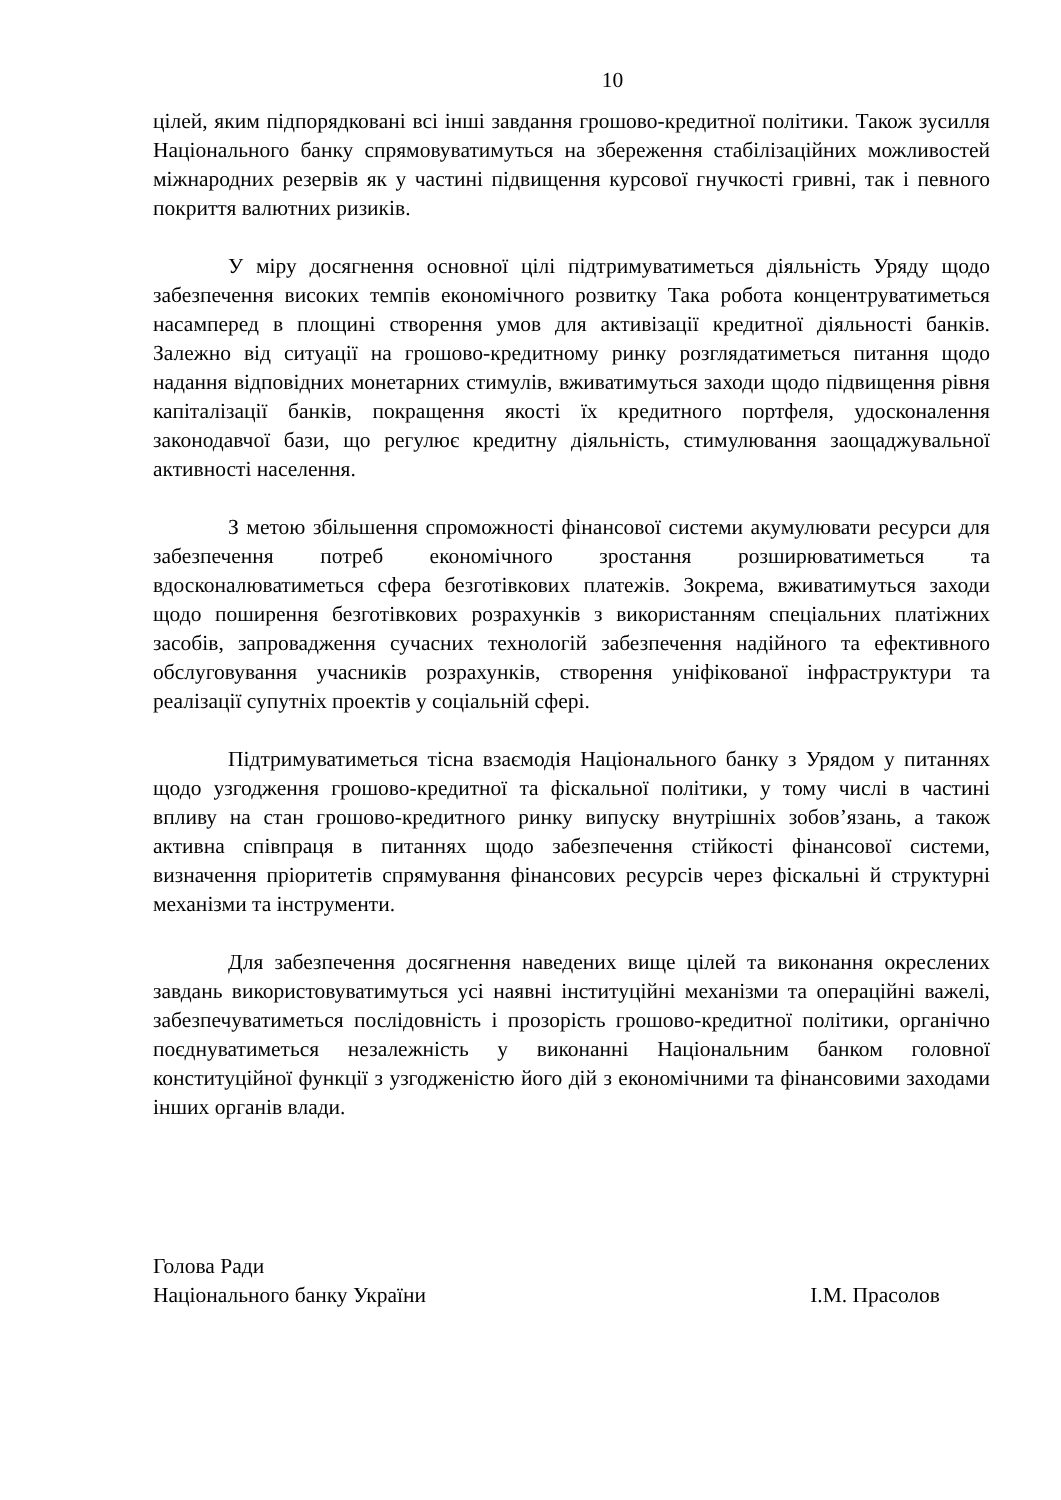10
цілей, яким підпорядковані всі інші завдання грошово-кредитної політики. Також зусилля Національного банку спрямовуватимуться на збереження стабілізаційних можливостей міжнародних резервів як у частині підвищення курсової гнучкості гривні, так і певного покриття валютних ризиків.
У міру досягнення основної цілі підтримуватиметься діяльність Уряду щодо забезпечення високих темпів економічного розвитку Така робота концентруватиметься насамперед в площині створення умов для активізації кредитної діяльності банків. Залежно від ситуації на грошово-кредитному ринку розглядатиметься питання щодо надання відповідних монетарних стимулів, вживатимуться заходи щодо підвищення рівня капіталізації банків, покращення якості їх кредитного портфеля, удосконалення законодавчої бази, що регулює кредитну діяльність, стимулювання заощаджувальної активності населення.
З метою збільшення спроможності фінансової системи акумулювати ресурси для забезпечення потреб економічного зростання розширюватиметься та вдосконалюватиметься сфера безготівкових платежів. Зокрема, вживатимуться заходи щодо поширення безготівкових розрахунків з використанням спеціальних платіжних засобів, запровадження сучасних технологій забезпечення надійного та ефективного обслуговування учасників розрахунків, створення уніфікованої інфраструктури та реалізації супутніх проектів у соціальній сфері.
Підтримуватиметься тісна взаємодія Національного банку з Урядом у питаннях щодо узгодження грошово-кредитної та фіскальної політики, у тому числі в частині впливу на стан грошово-кредитного ринку випуску внутрішніх зобов’язань, а також активна співпраця в питаннях щодо забезпечення стійкості фінансової системи, визначення пріоритетів спрямування фінансових ресурсів через фіскальні й структурні механізми та інструменти.
Для забезпечення досягнення наведених вище цілей та виконання окреслених завдань використовуватимуться усі наявні інституційні механізми та операційні важелі, забезпечуватиметься послідовність і прозорість грошово-кредитної політики, органічно поєднуватиметься незалежність у виконанні Національним банком головної конституційної функції з узгодженістю його дій з економічними та фінансовими заходами інших органів влади.
Голова Ради
Національного банку України І.М. Прасолов